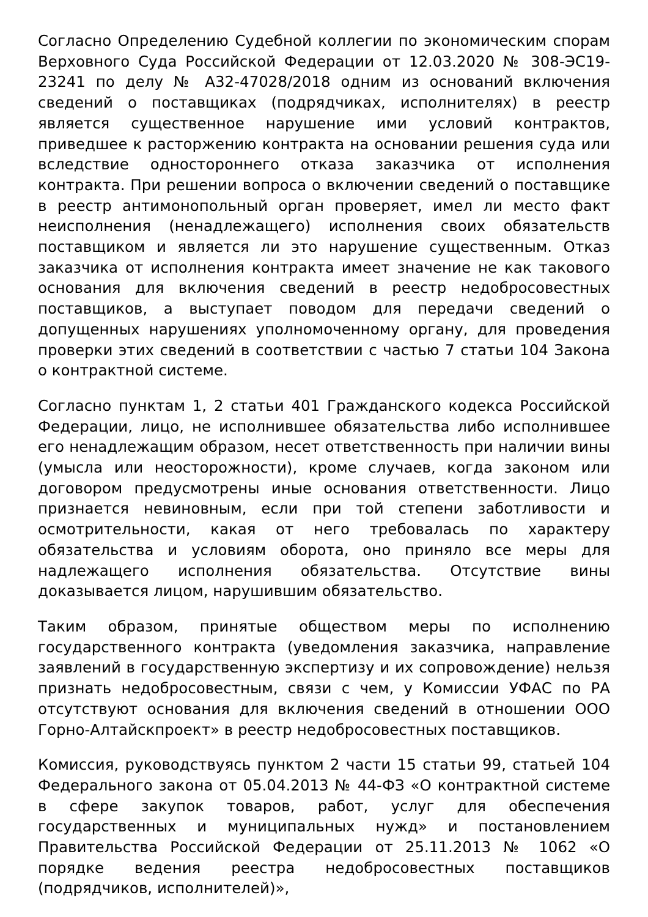Согласно Определению Судебной коллегии по экономическим спорам Верховного Суда Российской Федерации от 12.03.2020 № 308-ЭС19-23241 по делу № А32-47028/2018 одним из оснований включения сведений о поставщиках (подрядчиках, исполнителях) в реестр является существенное нарушение ими условий контрактов, приведшее к расторжению контракта на основании решения суда или вследствие одностороннего отказа заказчика от исполнения контракта. При решении вопроса о включении сведений о поставщике в реестр антимонопольный орган проверяет, имел ли место факт неисполнения (ненадлежащего) исполнения своих обязательств поставщиком и является ли это нарушение существенным. Отказ заказчика от исполнения контракта имеет значение не как такового основания для включения сведений в реестр недобросовестных поставщиков, а выступает поводом для передачи сведений о допущенных нарушениях уполномоченному органу, для проведения проверки этих сведений в соответствии с частью 7 статьи 104 Закона о контрактной системе.
Согласно пунктам 1, 2 статьи 401 Гражданского кодекса Российской Федерации, лицо, не исполнившее обязательства либо исполнившее его ненадлежащим образом, несет ответственность при наличии вины (умысла или неосторожности), кроме случаев, когда законом или договором предусмотрены иные основания ответственности. Лицо признается невиновным, если при той степени заботливости и осмотрительности, какая от него требовалась по характеру обязательства и условиям оборота, оно приняло все меры для надлежащего исполнения обязательства. Отсутствие вины доказывается лицом, нарушившим обязательство.
Таким образом, принятые обществом меры по исполнению государственного контракта (уведомления заказчика, направление заявлений в государственную экспертизу и их сопровождение) нельзя признать недобросовестным, связи с чем, у Комиссии УФАС по РА отсутствуют основания для включения сведений в отношении ООО Горно-Алтайскпроект» в реестр недобросовестных поставщиков.
Комиссия, руководствуясь пунктом 2 части 15 статьи 99, статьей 104 Федерального закона от 05.04.2013 № 44-ФЗ «О контрактной системе в сфере закупок товаров, работ, услуг для обеспечения государственных и муниципальных нужд» и постановлением Правительства Российской Федерации от 25.11.2013 № 1062 «О порядке ведения реестра недобросовестных поставщиков (подрядчиков, исполнителей)»,